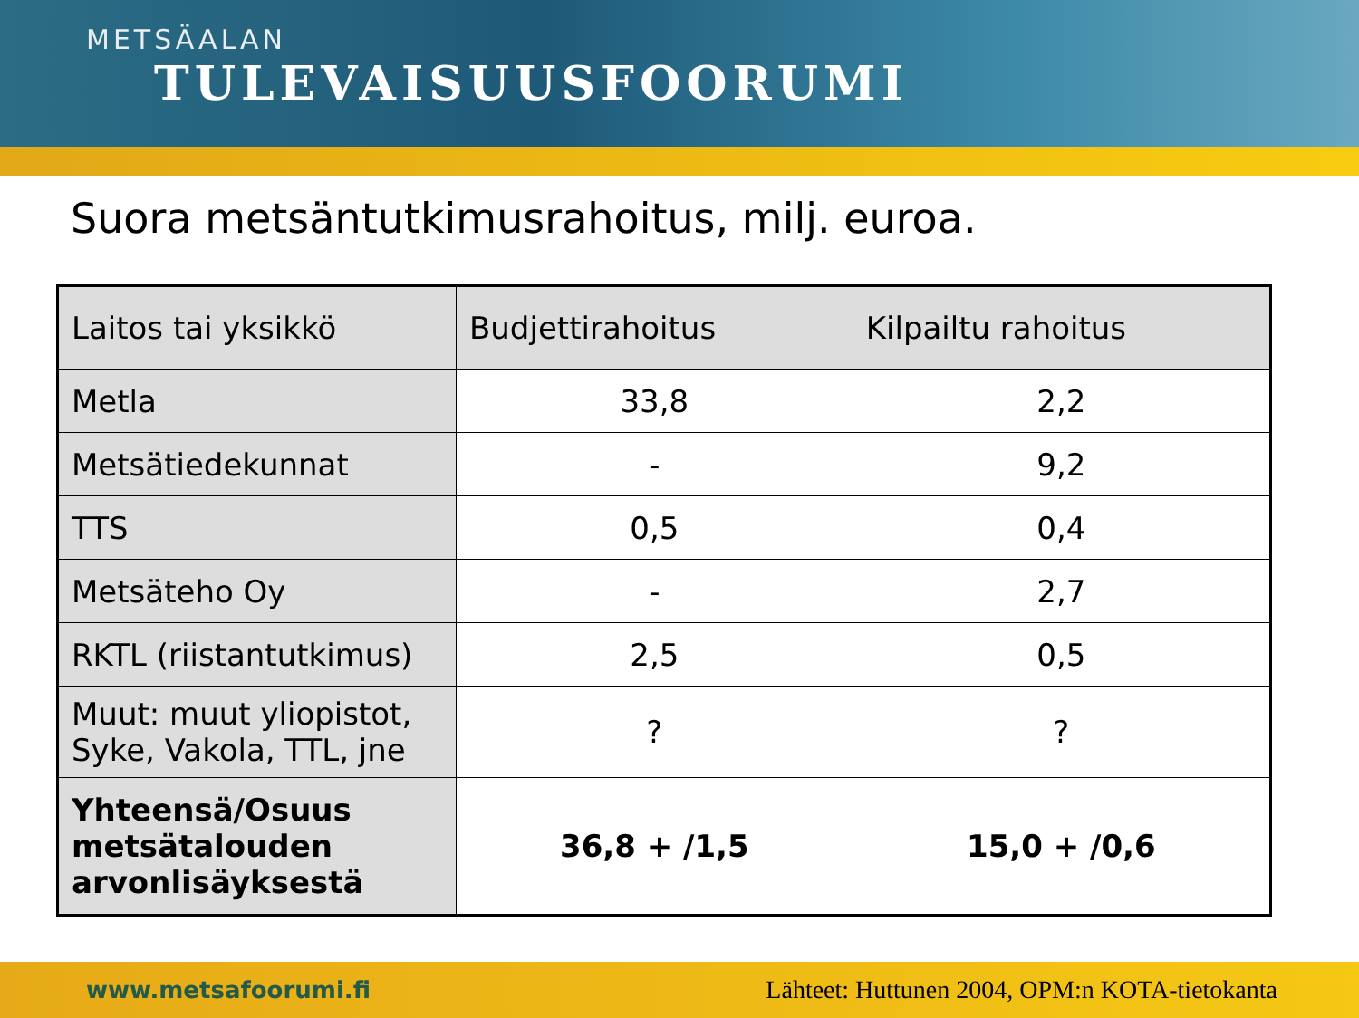METSÄALAN
TULEVAISUUSFOORUMI
Suora metsäntutkimusrahoitus, milj. euroa.
| Laitos tai yksikkö | Budjettirahoitus | Kilpailtu rahoitus |
| --- | --- | --- |
| Metla | 33,8 | 2,2 |
| Metsätiedekunnat | - | 9,2 |
| TTS | 0,5 | 0,4 |
| Metsäteho Oy | - | 2,7 |
| RKTL (riistantutkimus) | 2,5 | 0,5 |
| Muut: muut yliopistot, Syke, Vakola, TTL, jne | ? | ? |
| Yhteensä/Osuus metsätalouden arvonlisäyksestä | 36,8 + /1,5 | 15,0 + /0,6 |
www.metsafoorumi.fi Lähteet: Huttunen 2004, OPM:n KOTA-tietokanta